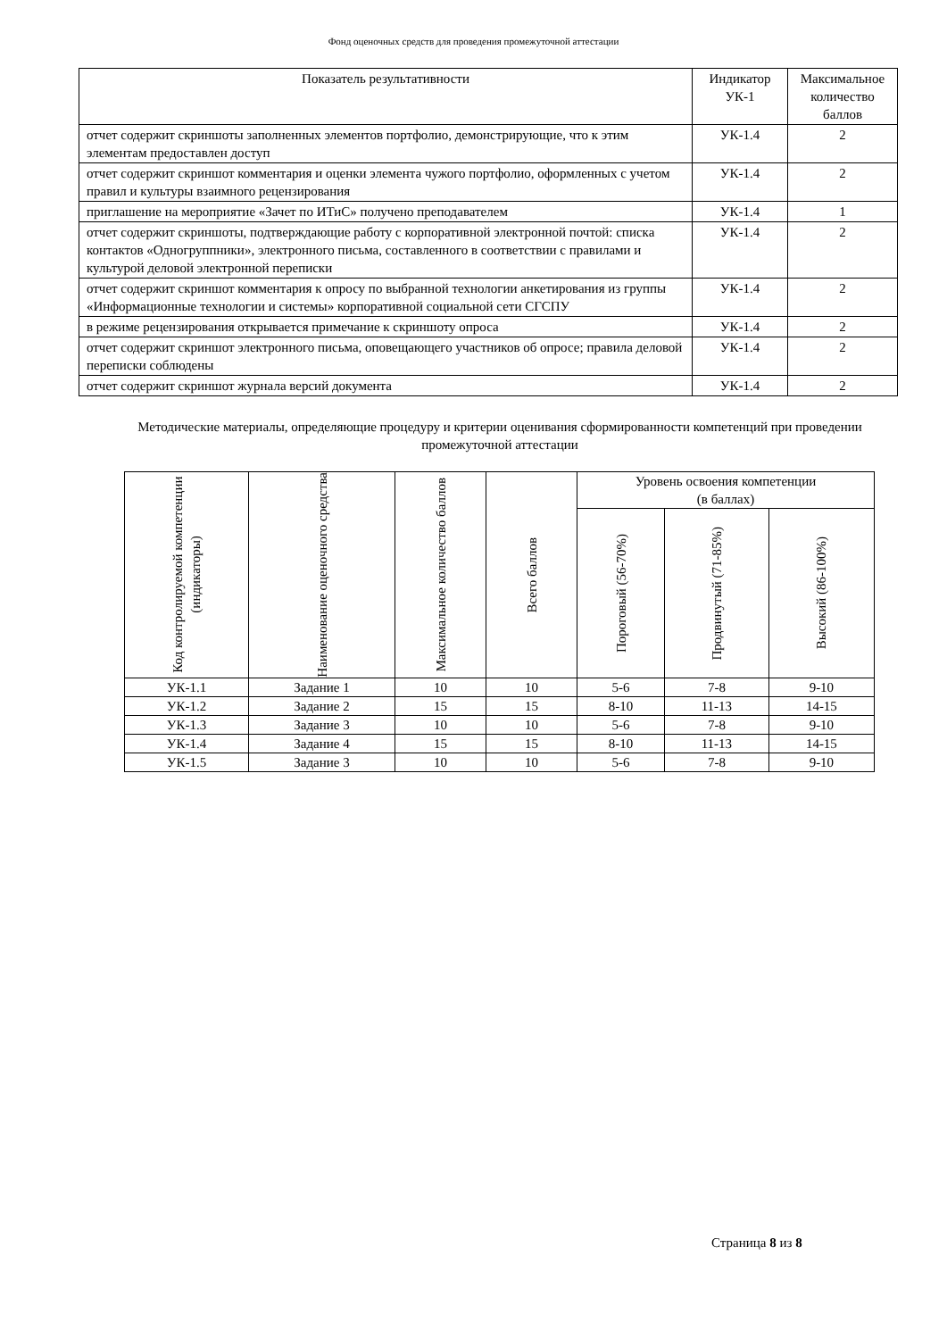Фонд оценочных средств для проведения промежуточной аттестации
| Показатель результативности | Индикатор УК-1 | Максимальное количество баллов |
| --- | --- | --- |
| отчет содержит скриншоты заполненных элементов портфолио, демонстрирующие, что к этим элементам предоставлен доступ | УК-1.4 | 2 |
| отчет содержит скриншот комментария и оценки элемента чужого портфолио, оформленных с учетом правил и культуры взаимного рецензирования | УК-1.4 | 2 |
| приглашение на мероприятие «Зачет по ИТиС» получено преподавателем | УК-1.4 | 1 |
| отчет содержит скриншоты, подтверждающие работу с корпоративной электронной почтой: списка контактов «Одногруппники», электронного письма, составленного в соответствии с правилами и культурой деловой электронной переписки | УК-1.4 | 2 |
| отчет содержит скриншот комментария к опросу по выбранной технологии анкетирования из группы «Информационные технологии и системы» корпоративной социальной сети СГСПУ | УК-1.4 | 2 |
| в режиме рецензирования открывается примечание к скриншоту опроса | УК-1.4 | 2 |
| отчет содержит скриншот электронного письма, оповещающего участников об опросе; правила деловой переписки соблюдены | УК-1.4 | 2 |
| отчет содержит скриншот журнала версий документа | УК-1.4 | 2 |
Методические материалы, определяющие процедуру и критерии оценивания сформированности компетенций при проведении промежуточной аттестации
| Код контролируемой компетенции (индикаторы) | Наименование оценочного средства | Максимальное количество баллов | Всего баллов | Уровень освоения компетенции (в баллах) | | |
| | | | | Пороговый (56-70%) | Продвинутый (71-85%) | Высокий (86-100%) |
| УК-1.1 | Задание 1 | 10 | 10 | 5-6 | 7-8 | 9-10 |
| УК-1.2 | Задание 2 | 15 | 15 | 8-10 | 11-13 | 14-15 |
| УК-1.3 | Задание 3 | 10 | 10 | 5-6 | 7-8 | 9-10 |
| УК-1.4 | Задание 4 | 15 | 15 | 8-10 | 11-13 | 14-15 |
| УК-1.5 | Задание 3 | 10 | 10 | 5-6 | 7-8 | 9-10 |
Страница 8 из 8